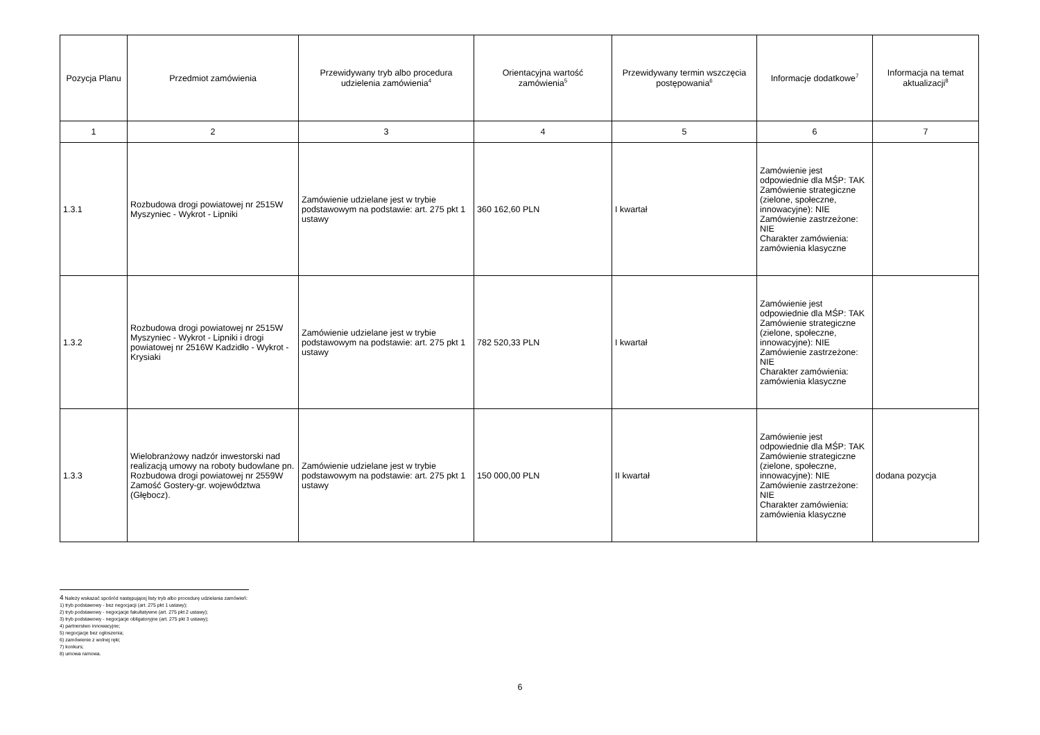| Pozycja Planu | Przedmiot zamówienia | Przewidywany tryb albo procedura udzielenia zamówienia<sup>4</sup> | Orientacyjna wartość zamówienia<sup>5</sup> | Przewidywany termin wszczęcia postępowania<sup>6</sup> | Informacje dodatkowe<sup>7</sup> | Informacja na temat aktualizacji<sup>8</sup> |
| --- | --- | --- | --- | --- | --- | --- |
| 1 | 2 | 3 | 4 | 5 | 6 | 7 |
| 1.3.1 | Rozbudowa drogi powiatowej nr 2515W Myszyniec - Wykrot - Lipniki | Zamówienie udzielane jest w trybie podstawowym na podstawie: art. 275 pkt 1 ustawy | 360 162,60 PLN | I kwartał | Zamówienie jest odpowiednie dla MŚP: TAK Zamówienie strategiczne (zielone, społeczne, innowacyjne): NIE Zamówienie zastrzeżone: NIE Charakter zamówienia: zamówienia klasyczne | |
| 1.3.2 | Rozbudowa drogi powiatowej nr 2515W Myszyniec - Wykrot - Lipniki i drogi powiatowej nr 2516W Kadzidło - Wykrot - Krysiaki | Zamówienie udzielane jest w trybie podstawowym na podstawie: art. 275 pkt 1 ustawy | 782 520,33 PLN | I kwartał | Zamówienie jest odpowiednie dla MŚP: TAK Zamówienie strategiczne (zielone, społeczne, innowacyjne): NIE Zamówienie zastrzeżone: NIE Charakter zamówienia: zamówienia klasyczne | |
| 1.3.3 | Wielobranżowy nadzór inwestorski nad realizacją umowy na roboty budowlane pn. Rozbudowa drogi powiatowej nr 2559W Zamość Gostery-gr. województwa (Głębocz). | Zamówienie udzielane jest w trybie podstawowym na podstawie: art. 275 pkt 1 ustawy | 150 000,00 PLN | II kwartał | Zamówienie jest odpowiednie dla MŚP: TAK Zamówienie strategiczne (zielone, społeczne, innowacyjne): NIE Zamówienie zastrzeżone: NIE Charakter zamówienia: zamówienia klasyczne | dodana pozycja |
4 Należy wskazać spośród następującej listy tryb albo procedurę udzielania zamówień:
1) tryb podstawowy - bez negocjacji (art. 275 pkt 1 ustawy);
2) tryb podstawowy - negocjacje fakultatywne (art. 275 pkt 2 ustawy);
3) tryb podstawowy - negocjacje obligatoryjne (art. 275 pkt 3 ustawy);
4) partnerstwo innowacyjne;
5) negocjacje bez ogłoszenia;
6) zamówienie z wolnej ręki;
7) konkurs;
8) umowa ramowa.
6